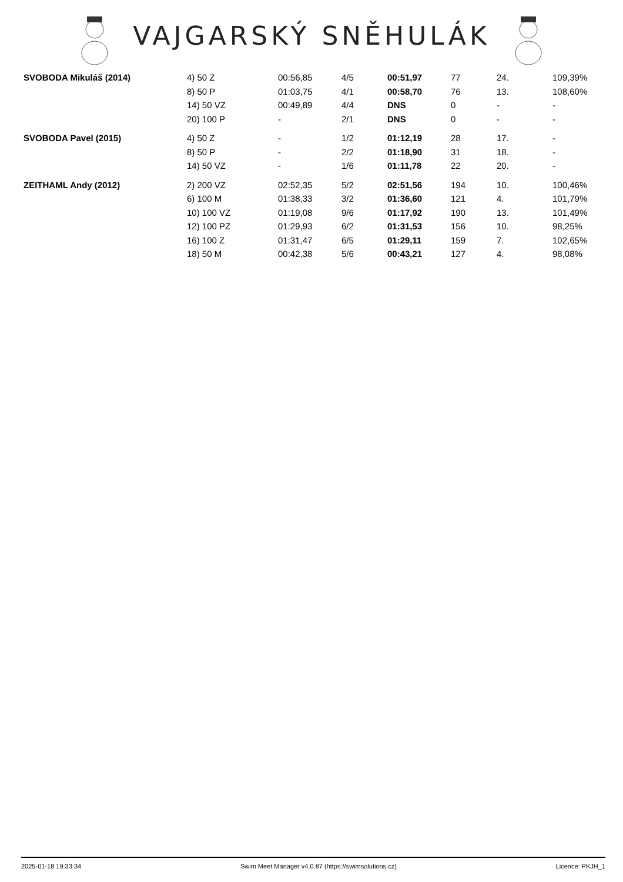VAJGARSKÝ SNĚHULÁK
| SVOBODA Mikuláš (2014) | 4) 50 Z | 00:56,85 | 4/5 | 00:51,97 | 77 | 24. | 109,39% |
| | 8) 50 P | 01:03,75 | 4/1 | 00:58,70 | 76 | 13. | 108,60% |
| | 14) 50 VZ | 00:49,89 | 4/4 | DNS | 0 | - | - |
| | 20) 100 P | - | 2/1 | DNS | 0 | - | - |
| SVOBODA Pavel (2015) | 4) 50 Z | - | 1/2 | 01:12,19 | 28 | 17. | - |
| | 8) 50 P | - | 2/2 | 01:18,90 | 31 | 18. | - |
| | 14) 50 VZ | - | 1/6 | 01:11,78 | 22 | 20. | - |
| ZEITHAML Andy (2012) | 2) 200 VZ | 02:52,35 | 5/2 | 02:51,56 | 194 | 10. | 100,46% |
| | 6) 100 M | 01:38,33 | 3/2 | 01:36,60 | 121 | 4. | 101,79% |
| | 10) 100 VZ | 01:19,08 | 9/6 | 01:17,92 | 190 | 13. | 101,49% |
| | 12) 100 PZ | 01:29,93 | 6/2 | 01:31,53 | 156 | 10. | 98,25% |
| | 16) 100 Z | 01:31,47 | 6/5 | 01:29,11 | 159 | 7. | 102,65% |
| | 18) 50 M | 00:42,38 | 5/6 | 00:43,21 | 127 | 4. | 98,08% |
2025-01-18 19:33:34 Swim Meet Manager v4.0.87 (https://swimsolutions.cz) Licence: PKJH_1